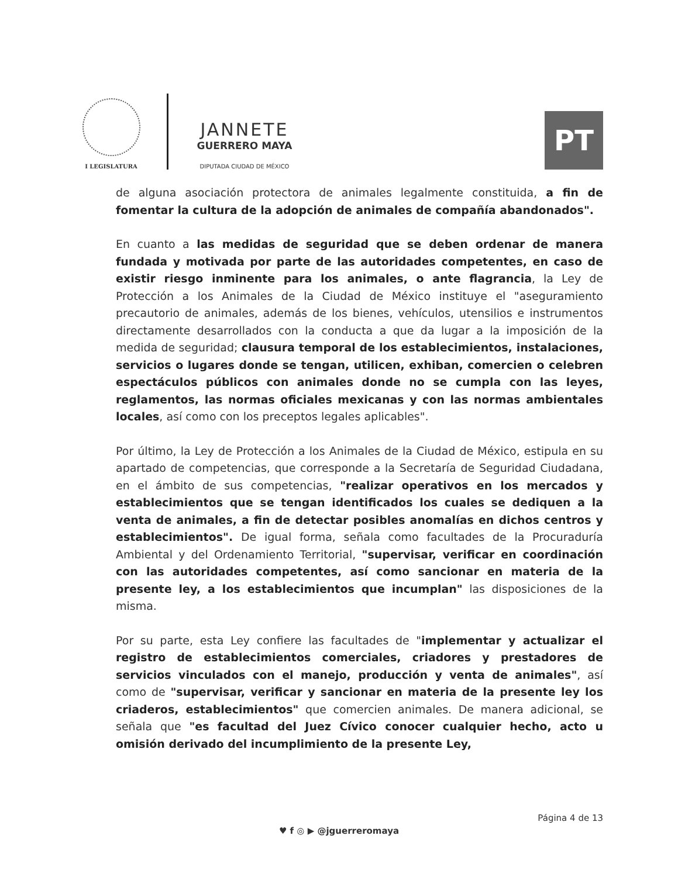I LEGISLATURA
JANNETE
GUERRERO MAYA
DIPUTADA CIUDAD DE MÉXICO
PT
de alguna asociación protectora de animales legalmente constituida, a fin de fomentar la cultura de la adopción de animales de compañía abandonados".
En cuanto a las medidas de seguridad que se deben ordenar de manera fundada y motivada por parte de las autoridades competentes, en caso de existir riesgo inminente para los animales, o ante flagrancia, la Ley de Protección a los Animales de la Ciudad de México instituye el "aseguramiento precautorio de animales, además de los bienes, vehículos, utensilios e instrumentos directamente desarrollados con la conducta a que da lugar a la imposición de la medida de seguridad; clausura temporal de los establecimientos, instalaciones, servicios o lugares donde se tengan, utilicen, exhiban, comercien o celebren espectáculos públicos con animales donde no se cumpla con las leyes, reglamentos, las normas oficiales mexicanas y con las normas ambientales locales, así como con los preceptos legales aplicables".
Por último, la Ley de Protección a los Animales de la Ciudad de México, estipula en su apartado de competencias, que corresponde a la Secretaría de Seguridad Ciudadana, en el ámbito de sus competencias, "realizar operativos en los mercados y establecimientos que se tengan identificados los cuales se dediquen a la venta de animales, a fin de detectar posibles anomalías en dichos centros y establecimientos". De igual forma, señala como facultades de la Procuraduría Ambiental y del Ordenamiento Territorial, "supervisar, verificar en coordinación con las autoridades competentes, así como sancionar en materia de la presente ley, a los establecimientos que incumplan" las disposiciones de la misma.
Por su parte, esta Ley confiere las facultades de "implementar y actualizar el registro de establecimientos comerciales, criadores y prestadores de servicios vinculados con el manejo, producción y venta de animales", así como de "supervisar, verificar y sancionar en materia de la presente ley los criaderos, establecimientos" que comercien animales. De manera adicional, se señala que "es facultad del Juez Cívico conocer cualquier hecho, acto u omisión derivado del incumplimiento de la presente Ley,
Página 4 de 13
♥ f ◎ ▶ @jguerreromaya